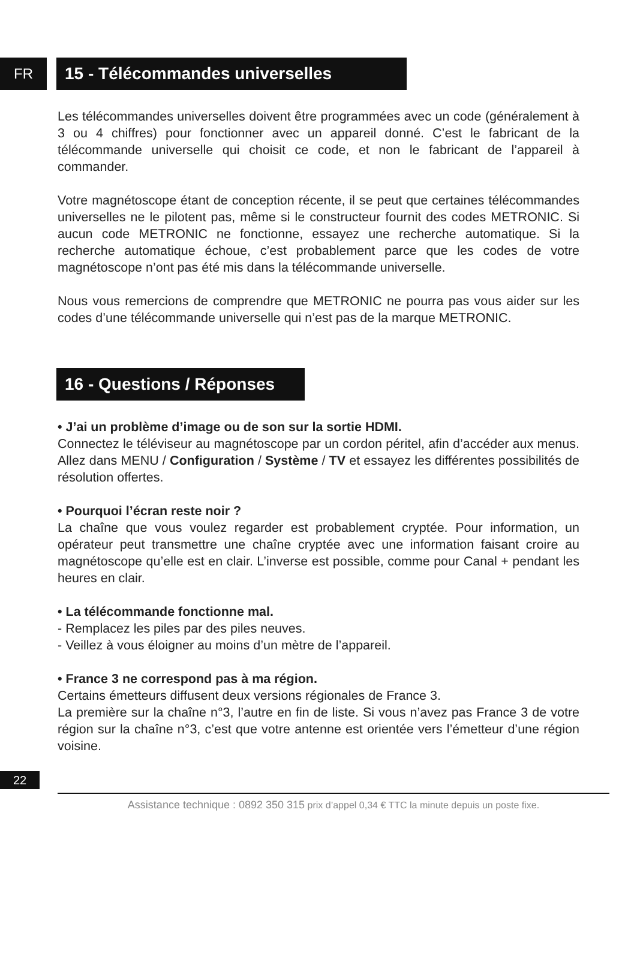FR
15 - Télécommandes universelles
Les télécommandes universelles doivent être programmées avec un code (généralement à 3 ou 4 chiffres) pour fonctionner avec un appareil donné. C’est le fabricant de la télécommande universelle qui choisit ce code, et non le fabricant de l’appareil à commander.
Votre magnétoscope étant de conception récente, il se peut que certaines télécommandes universelles ne le pilotent pas, même si le constructeur fournit des codes METRONIC. Si aucun code METRONIC ne fonctionne, essayez une recherche automatique. Si la recherche automatique échoue, c’est probablement parce que les codes de votre magnétoscope n’ont pas été mis dans la télécommande universelle.
Nous vous remercions de comprendre que METRONIC ne pourra pas vous aider sur les codes d’une télécommande universelle qui n’est pas de la marque METRONIC.
16 - Questions / Réponses
• J’ai un problème d’image ou de son sur la sortie HDMI.
Connectez le téléviseur au magnétoscope par un cordon péritel, afin d’accéder aux menus. Allez dans MENU / Configuration / Système / TV et essayez les différentes possibilités de résolution offertes.
• Pourquoi l’écran reste noir ?
La chaîne que vous voulez regarder est probablement cryptée. Pour information, un opérateur peut transmettre une chaîne cryptée avec une information faisant croire au magnétoscope qu’elle est en clair. L’inverse est possible, comme pour Canal + pendant les heures en clair.
• La télécommande fonctionne mal.
- Remplacez les piles par des piles neuves.
- Veillez à vous éloigner au moins d’un mètre de l’appareil.
• France 3 ne correspond pas à ma région.
Certains émetteurs diffusent deux versions régionales de France 3.
La première sur la chaîne n°3, l’autre en fin de liste. Si vous n’avez pas France 3 de votre région sur la chaîne n°3, c’est que votre antenne est orientée vers l’émetteur d’une région voisine.
22
Assistance technique : 0892 350 315 prix d’appel 0,34 € TTC la minute depuis un poste fixe.